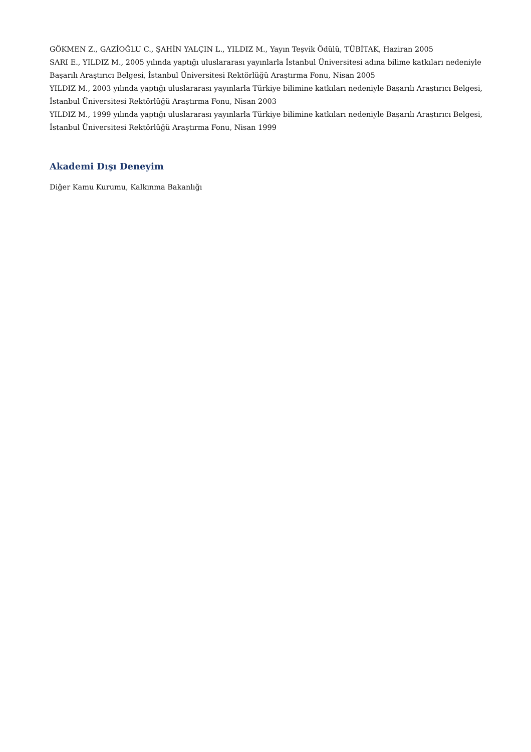GÖKMEN Z., GAZİOĞLU C., ŞAHİN YALÇIN L., YILDIZ M., Yayın Teşvik Ödülü, TÜBİTAK, Haziran 2005
SARI E., YILDIZ M., 2005 yılında yaptığı uluslararası yayınlarla İstanbul Üniversitesi adına bilime katkıları nedeniyle Başarılı Araştırıcı Belgesi, İstanbul Üniversitesi Rektörlüğü Araştırma Fonu, Nisan 2005
YILDIZ M., 2003 yılında yaptığı uluslararası yayınlarla Türkiye bilimine katkıları nedeniyle Başarılı Araştırıcı Belgesi, İstanbul Üniversitesi Rektörlüğü Araştırma Fonu, Nisan 2003
YILDIZ M., 1999 yılında yaptığı uluslararası yayınlarla Türkiye bilimine katkıları nedeniyle Başarılı Araştırıcı Belgesi, İstanbul Üniversitesi Rektörlüğü Araştırma Fonu, Nisan 1999
Akademi Dışı Deneyim
Diğer Kamu Kurumu, Kalkınma Bakanlığı